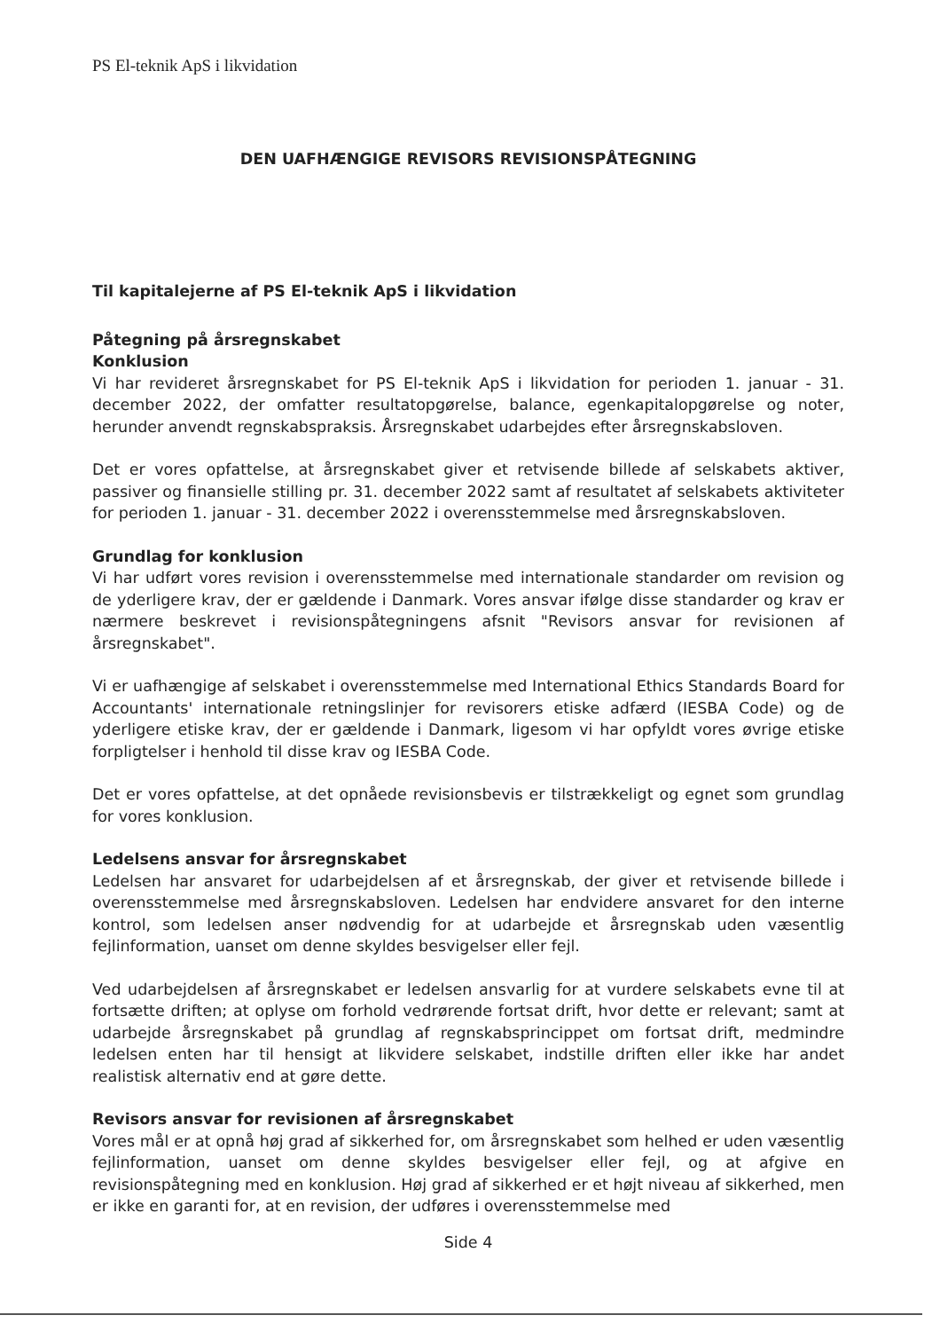PS El-teknik ApS i likvidation
DEN UAFHÆNGIGE REVISORS REVISIONSPÅTEGNING
Til kapitalejerne af PS El-teknik ApS i likvidation
Påtegning på årsregnskabet
Konklusion
Vi har revideret årsregnskabet for PS El-teknik ApS i likvidation for perioden 1. januar - 31. december 2022, der omfatter resultatopgørelse, balance, egenkapitalopgørelse og noter, herunder anvendt regnskabspraksis. Årsregnskabet udarbejdes efter årsregnskabsloven.
Det er vores opfattelse, at årsregnskabet giver et retvisende billede af selskabets aktiver, passiver og finansielle stilling pr. 31. december 2022 samt af resultatet af selskabets aktiviteter for perioden 1. januar - 31. december 2022 i overensstemmelse med årsregnskabsloven.
Grundlag for konklusion
Vi har udført vores revision i overensstemmelse med internationale standarder om revision og de yderligere krav, der er gældende i Danmark. Vores ansvar ifølge disse standarder og krav er nærmere beskrevet i revisionspåtegningens afsnit "Revisors ansvar for revisionen af årsregnskabet".
Vi er uafhængige af selskabet i overensstemmelse med International Ethics Standards Board for Accountants' internationale retningslinjer for revisorers etiske adfærd (IESBA Code) og de yderligere etiske krav, der er gældende i Danmark, ligesom vi har opfyldt vores øvrige etiske forpligtelser i henhold til disse krav og IESBA Code.
Det er vores opfattelse, at det opnåede revisionsbevis er tilstrækkeligt og egnet som grundlag for vores konklusion.
Ledelsens ansvar for årsregnskabet
Ledelsen har ansvaret for udarbejdelsen af et årsregnskab, der giver et retvisende billede i overensstemmelse med årsregnskabsloven. Ledelsen har endvidere ansvaret for den interne kontrol, som ledelsen anser nødvendig for at udarbejde et årsregnskab uden væsentlig fejlinformation, uanset om denne skyldes besvigelser eller fejl.
Ved udarbejdelsen af årsregnskabet er ledelsen ansvarlig for at vurdere selskabets evne til at fortsætte driften; at oplyse om forhold vedrørende fortsat drift, hvor dette er relevant; samt at udarbejde årsregnskabet på grundlag af regnskabsprincippet om fortsat drift, medmindre ledelsen enten har til hensigt at likvidere selskabet, indstille driften eller ikke har andet realistisk alternativ end at gøre dette.
Revisors ansvar for revisionen af årsregnskabet
Vores mål er at opnå høj grad af sikkerhed for, om årsregnskabet som helhed er uden væsentlig fejlinformation, uanset om denne skyldes besvigelser eller fejl, og at afgive en revisionspåtegning med en konklusion. Høj grad af sikkerhed er et højt niveau af sikkerhed, men er ikke en garanti for, at en revision, der udføres i overensstemmelse med
Side 4